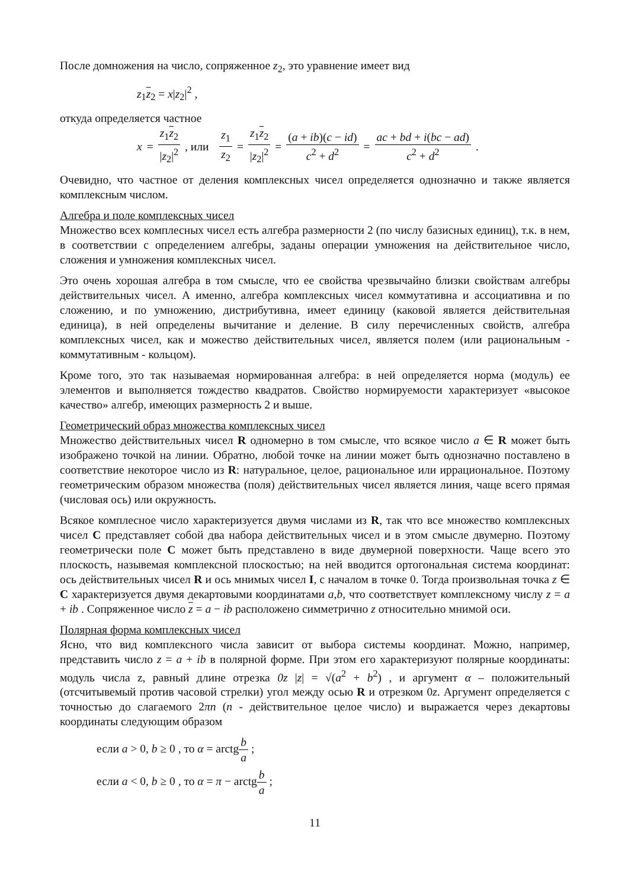После домножения на число, сопряженное z<sub>2</sub>, это уравнение имеет вид
z<sub>1</sub>z<sub>2</sub> = x|z<sub>2</sub>|<sup>2</sup> ,
откуда определяется частное
x = z<sub>1</sub>z<sub>2</sub> |z<sub>2</sub>|<sup>2</sup> , или z<sub>1</sub> z<sub>2</sub> = z<sub>1</sub>z<sub>2</sub> |z<sub>2</sub>|<sup>2</sup> = (a + ib)(c − id) c<sup>2</sup> + d<sup>2</sup> = ac + bd + i(bc − ad) c<sup>2</sup> + d<sup>2</sup> .
Очевидно, что частное от деления комплексных чисел определяется однозначно и также является комплексным числом.
Алгебра и поле комплексных чисел
Множество всех комплесных чисел есть алгебра размерности 2 (по числу базисных единиц), т.к. в нем, в соответствии с определением алгебры, заданы операции умножения на действительное число, сложения и умножения комплексных чисел.
Это очень хорошая алгебра в том смысле, что ее свойства чрезвычайно близки свойствам алгебры действительных чисел. А именно, алгебра комплексных чисел коммутативна и ассоциативна и по сложению, и по умножению, дистрибутивна, имеет единицу (каковой является действительная единица), в ней определены вычитание и деление. В силу перечисленных свойств, алгебра комплексных чисел, как и можество действительных чисел, является полем (или рациональным - коммутативным - кольцом).
Кроме того, это так называемая нормированная алгебра: в ней определяется норма (модуль) ее элементов и выполняется тождество квадратов. Свойство нормируемости характеризует «высокое качество» алгебр, имеющих размерность 2 и выше.
Геометрический образ множества комплексных чисел
Множество действительных чисел R одномерно в том смысле, что всякое число a ∈ R может быть изображено точкой на линии. Обратно, любой точке на линии может быть однозначно поставлено в соответствие некоторое число из R: натуральное, целое, рациональное или иррациональное. Поэтому геометрическим образом множества (поля) действительных чисел является линия, чаще всего прямая (числовая ось) или окружность.
Всякое комплесное число характеризуется двумя числами из R, так что все множество комплексных чисел C представляет собой два набора действительных чисел и в этом смысле двумерно. Поэтому геометрически поле C может быть представлено в виде двумерной поверхности. Чаще всего это плоскость, назывемая комплексной плоскостью; на ней вводится ортогональная система координат: ось действительных чисел R и ось мнимых чисел I, с началом в точке 0. Тогда произвольная точка z ∈ C характеризуется двумя декартовыми координатами a,b, что соответствует комплексному числу z = a + ib . Сопряженное число z = a − ib расположено симметрично z относительно мнимой оси.
Полярная форма комплексных чисел
Ясно, что вид комплексного числа зависит от выбора системы координат. Можно, например, представить число z = a + ib в полярной форме. При этом его характеризуют полярные координаты: модуль числа z, равный длине отрезка 0z |z| = √(a<sup>2</sup> + b<sup>2</sup>) , и аргумент α – положительный (отсчитывемый против часовой стрелки) угол между осью R и отрезком 0z. Аргумент определяется с точностью до слагаемого 2πn (n - действительное целое число) и выражается через декартовы координаты следующим образом
если a > 0, b ≥ 0 , то α = arctgb a ;
если a < 0, b ≥ 0 , то α = π − arctgb a ;
11